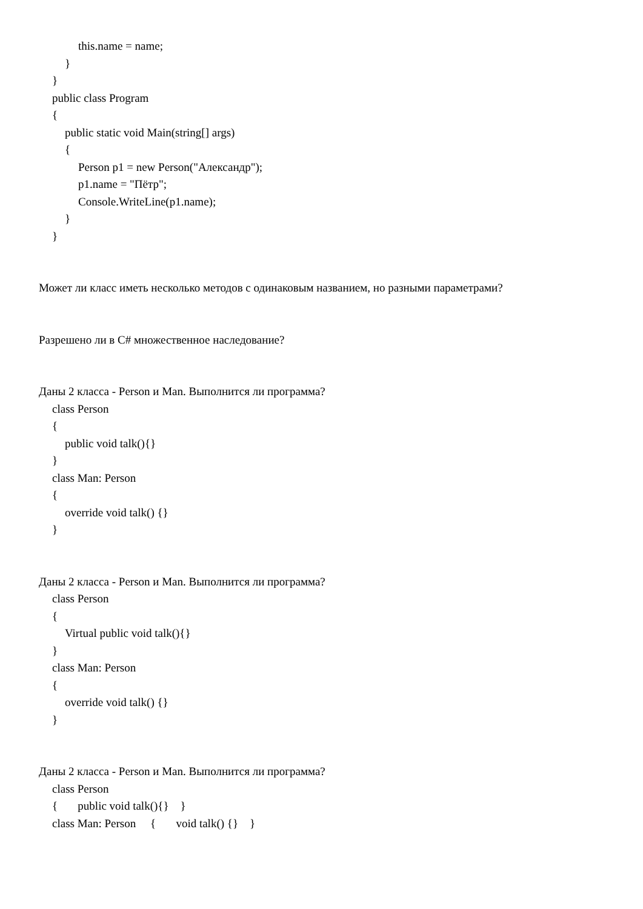this.name = name;
}
}
public class Program
{
public static void Main(string[] args)
{
Person p1 = new Person("Александр");
p1.name = "Пётр";
Console.WriteLine(p1.name);
}
}
Может ли класс иметь несколько методов с одинаковым названием, но разными параметрами?
Разрешено ли в C# множественное наследование?
Даны 2 класса - Person и Man. Выполнится ли программа?
class Person
{
public void talk(){}
}
class Man: Person
{
override void talk() {}
}
Даны 2 класса - Person и Man. Выполнится ли программа?
class Person
{
Virtual public void talk(){}
}
class Man: Person
{
override void talk() {}
}
Даны 2 класса - Person и Man. Выполнится ли программа?
class Person
{ public void talk(){} }
class Man: Person { void talk() {} }